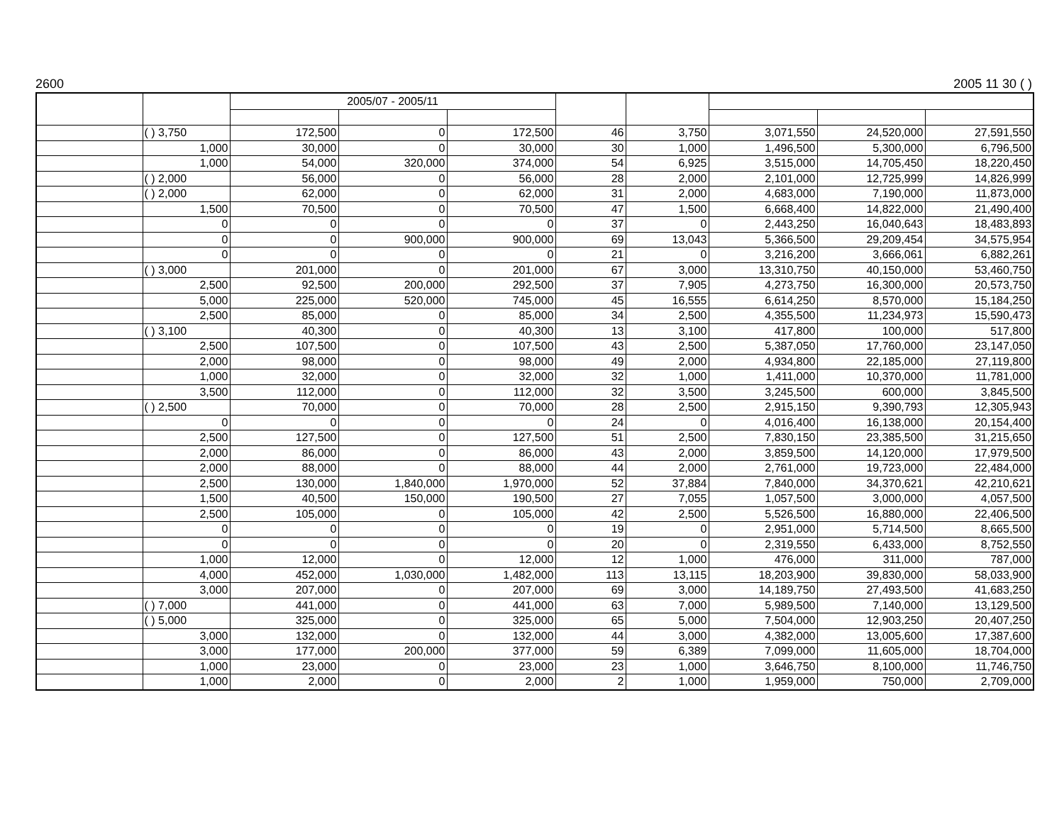2600 2005 11 30 ( )
| | | 2005/07 - 2005/11 | | | | | | | |
| --- | --- | --- | --- | --- | --- | --- | --- | --- | --- |
| | ( ) 3,750 | 172,500 | 0 | 172,500 | 46 | 3,750 | 3,071,550 | 24,520,000 | 27,591,550 |
| | 1,000 | 30,000 | 0 | 30,000 | 30 | 1,000 | 1,496,500 | 5,300,000 | 6,796,500 |
| | 1,000 | 54,000 | 320,000 | 374,000 | 54 | 6,925 | 3,515,000 | 14,705,450 | 18,220,450 |
| | ( ) 2,000 | 56,000 | 0 | 56,000 | 28 | 2,000 | 2,101,000 | 12,725,999 | 14,826,999 |
| | ( ) 2,000 | 62,000 | 0 | 62,000 | 31 | 2,000 | 4,683,000 | 7,190,000 | 11,873,000 |
| | 1,500 | 70,500 | 0 | 70,500 | 47 | 1,500 | 6,668,400 | 14,822,000 | 21,490,400 |
| | 0 | 0 | 0 | 0 | 37 | 0 | 2,443,250 | 16,040,643 | 18,483,893 |
| | 0 | 0 | 900,000 | 900,000 | 69 | 13,043 | 5,366,500 | 29,209,454 | 34,575,954 |
| | 0 | 0 | 0 | 0 | 21 | 0 | 3,216,200 | 3,666,061 | 6,882,261 |
| | ( ) 3,000 | 201,000 | 0 | 201,000 | 67 | 3,000 | 13,310,750 | 40,150,000 | 53,460,750 |
| | 2,500 | 92,500 | 200,000 | 292,500 | 37 | 7,905 | 4,273,750 | 16,300,000 | 20,573,750 |
| | 5,000 | 225,000 | 520,000 | 745,000 | 45 | 16,555 | 6,614,250 | 8,570,000 | 15,184,250 |
| | 2,500 | 85,000 | 0 | 85,000 | 34 | 2,500 | 4,355,500 | 11,234,973 | 15,590,473 |
| | ( ) 3,100 | 40,300 | 0 | 40,300 | 13 | 3,100 | 417,800 | 100,000 | 517,800 |
| | 2,500 | 107,500 | 0 | 107,500 | 43 | 2,500 | 5,387,050 | 17,760,000 | 23,147,050 |
| | 2,000 | 98,000 | 0 | 98,000 | 49 | 2,000 | 4,934,800 | 22,185,000 | 27,119,800 |
| | 1,000 | 32,000 | 0 | 32,000 | 32 | 1,000 | 1,411,000 | 10,370,000 | 11,781,000 |
| | 3,500 | 112,000 | 0 | 112,000 | 32 | 3,500 | 3,245,500 | 600,000 | 3,845,500 |
| | ( ) 2,500 | 70,000 | 0 | 70,000 | 28 | 2,500 | 2,915,150 | 9,390,793 | 12,305,943 |
| | 0 | 0 | 0 | 0 | 24 | 0 | 4,016,400 | 16,138,000 | 20,154,400 |
| | 2,500 | 127,500 | 0 | 127,500 | 51 | 2,500 | 7,830,150 | 23,385,500 | 31,215,650 |
| | 2,000 | 86,000 | 0 | 86,000 | 43 | 2,000 | 3,859,500 | 14,120,000 | 17,979,500 |
| | 2,000 | 88,000 | 0 | 88,000 | 44 | 2,000 | 2,761,000 | 19,723,000 | 22,484,000 |
| | 2,500 | 130,000 | 1,840,000 | 1,970,000 | 52 | 37,884 | 7,840,000 | 34,370,621 | 42,210,621 |
| | 1,500 | 40,500 | 150,000 | 190,500 | 27 | 7,055 | 1,057,500 | 3,000,000 | 4,057,500 |
| | 2,500 | 105,000 | 0 | 105,000 | 42 | 2,500 | 5,526,500 | 16,880,000 | 22,406,500 |
| | 0 | 0 | 0 | 0 | 19 | 0 | 2,951,000 | 5,714,500 | 8,665,500 |
| | 0 | 0 | 0 | 0 | 20 | 0 | 2,319,550 | 6,433,000 | 8,752,550 |
| | 1,000 | 12,000 | 0 | 12,000 | 12 | 1,000 | 476,000 | 311,000 | 787,000 |
| | 4,000 | 452,000 | 1,030,000 | 1,482,000 | 113 | 13,115 | 18,203,900 | 39,830,000 | 58,033,900 |
| | 3,000 | 207,000 | 0 | 207,000 | 69 | 3,000 | 14,189,750 | 27,493,500 | 41,683,250 |
| | ( ) 7,000 | 441,000 | 0 | 441,000 | 63 | 7,000 | 5,989,500 | 7,140,000 | 13,129,500 |
| | ( ) 5,000 | 325,000 | 0 | 325,000 | 65 | 5,000 | 7,504,000 | 12,903,250 | 20,407,250 |
| | 3,000 | 132,000 | 0 | 132,000 | 44 | 3,000 | 4,382,000 | 13,005,600 | 17,387,600 |
| | 3,000 | 177,000 | 200,000 | 377,000 | 59 | 6,389 | 7,099,000 | 11,605,000 | 18,704,000 |
| | 1,000 | 23,000 | 0 | 23,000 | 23 | 1,000 | 3,646,750 | 8,100,000 | 11,746,750 |
| | 1,000 | 2,000 | 0 | 2,000 | 2 | 1,000 | 1,959,000 | 750,000 | 2,709,000 |